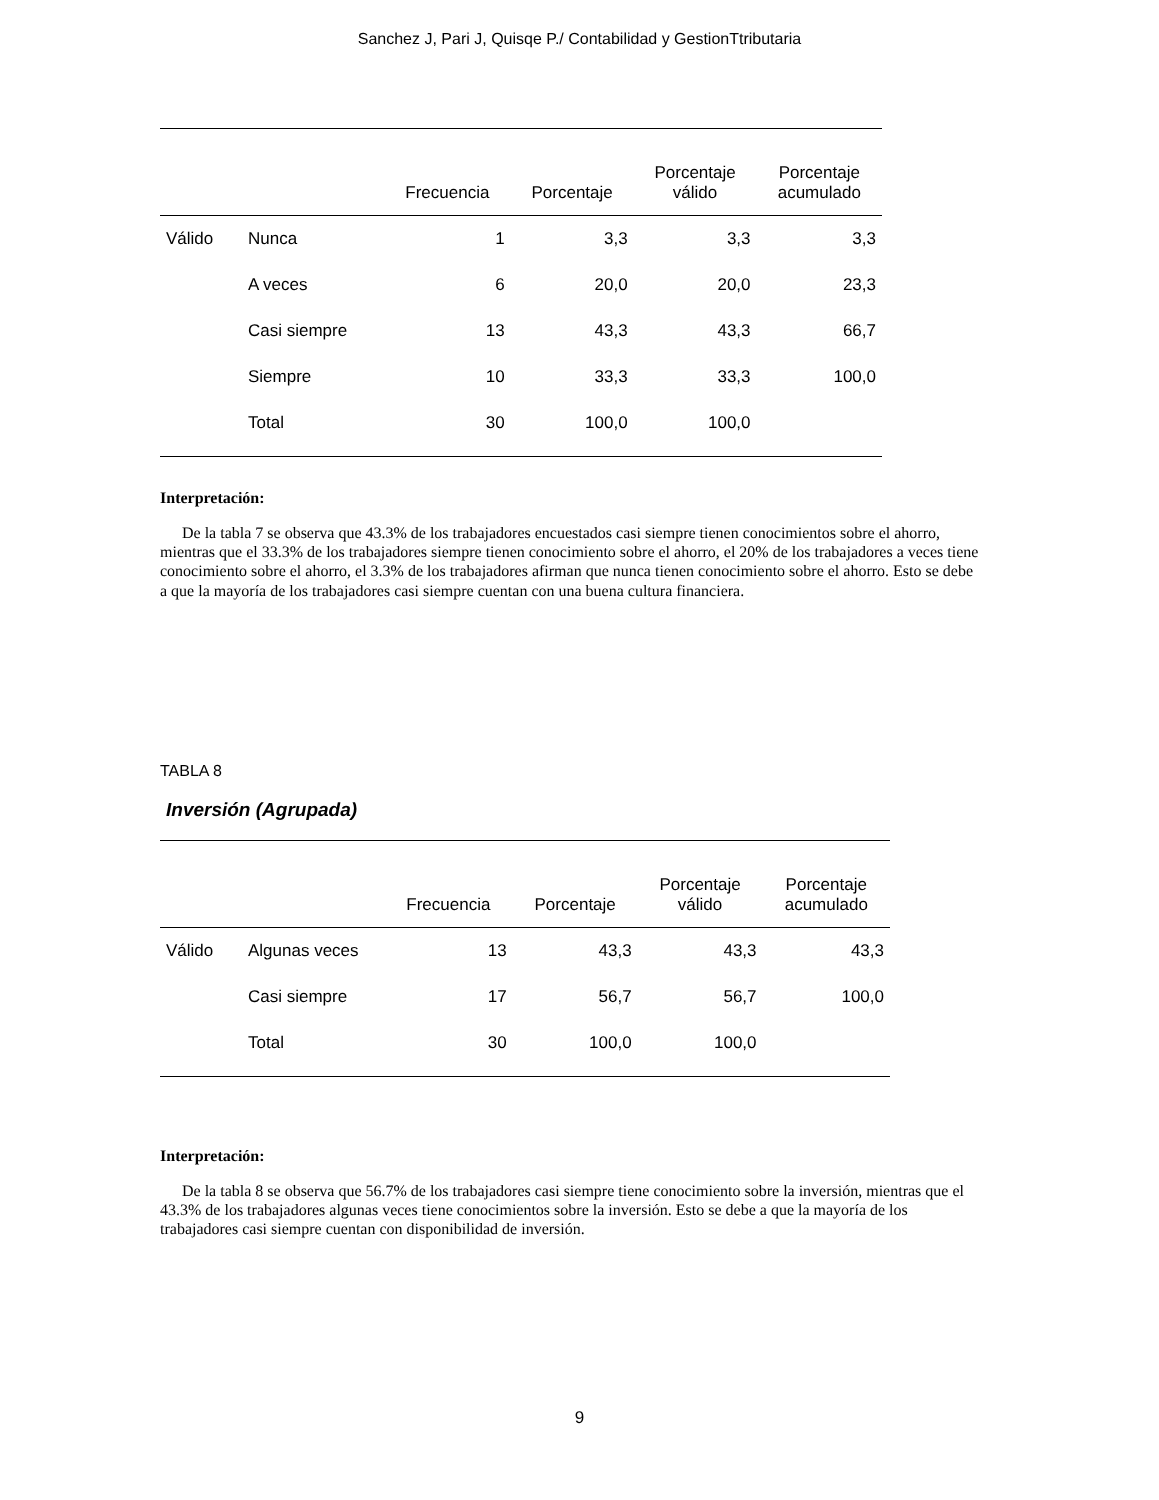Sanchez J, Pari J, Quisqe P./ Contabilidad y GestionTtributaria
| | | Frecuencia | Porcentaje | Porcentaje válido | Porcentaje acumulado |
| --- | --- | --- | --- | --- | --- |
| Válido | Nunca | 1 | 3,3 | 3,3 | 3,3 |
| | A veces | 6 | 20,0 | 20,0 | 23,3 |
| | Casi siempre | 13 | 43,3 | 43,3 | 66,7 |
| | Siempre | 10 | 33,3 | 33,3 | 100,0 |
| | Total | 30 | 100,0 | 100,0 | |
Interpretación:
De la tabla 7 se observa que 43.3% de los trabajadores encuestados casi siempre tienen conocimientos sobre el ahorro, mientras que el 33.3% de los trabajadores siempre tienen conocimiento sobre el ahorro, el 20% de los trabajadores a veces tiene conocimiento sobre el ahorro, el 3.3% de los trabajadores afirman que nunca tienen conocimiento sobre el ahorro. Esto se debe a que la mayoría de los trabajadores casi siempre cuentan con una buena cultura financiera.
TABLA 8
Inversión (Agrupada)
| | | Frecuencia | Porcentaje | Porcentaje válido | Porcentaje acumulado |
| --- | --- | --- | --- | --- | --- |
| Válido | Algunas veces | 13 | 43,3 | 43,3 | 43,3 |
| | Casi siempre | 17 | 56,7 | 56,7 | 100,0 |
| | Total | 30 | 100,0 | 100,0 | |
Interpretación:
De la tabla 8 se observa que 56.7% de los trabajadores casi siempre tiene conocimiento sobre la inversión, mientras que el 43.3% de los trabajadores algunas veces tiene conocimientos sobre la inversión. Esto se debe a que la mayoría de los trabajadores casi siempre cuentan con disponibilidad de inversión.
9